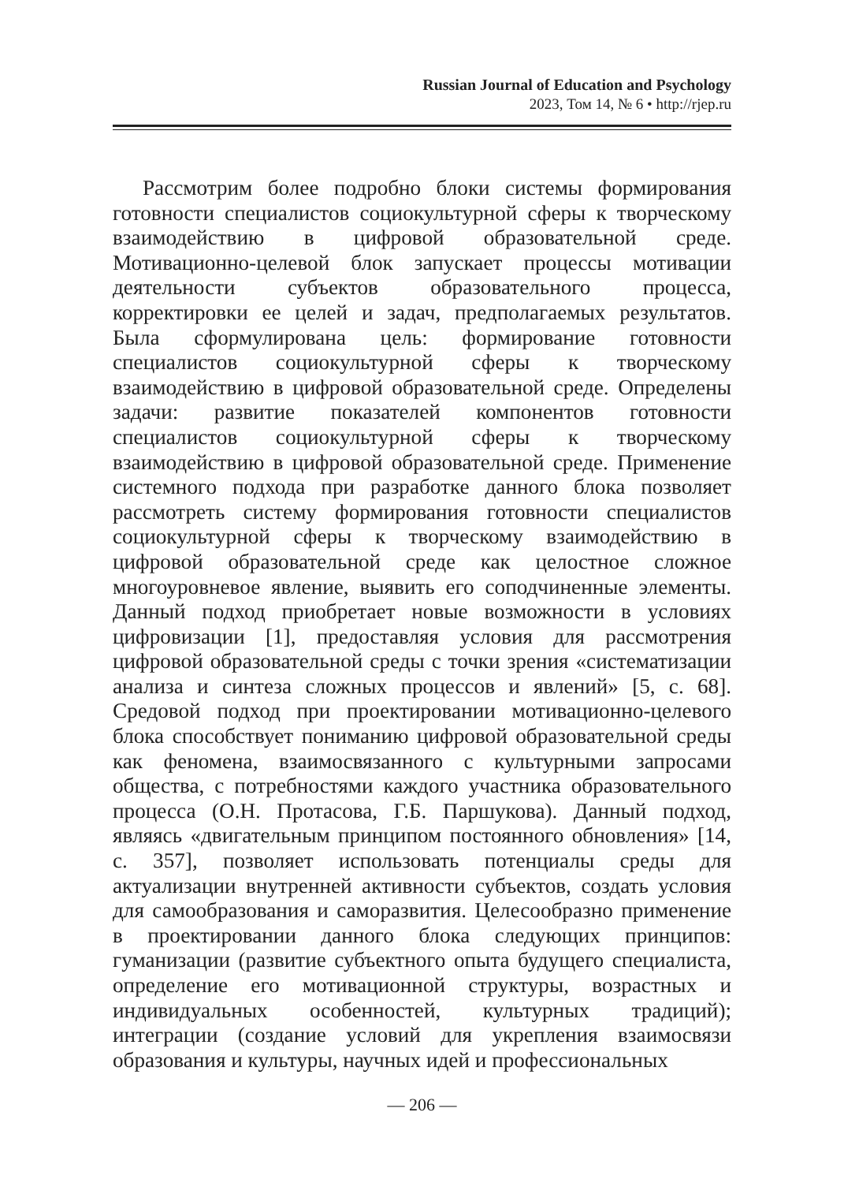Russian Journal of Education and Psychology
2023, Том 14, № 6 • http://rjep.ru
Рассмотрим более подробно блоки системы формирования готовности специалистов социокультурной сферы к творческому взаимодействию в цифровой образовательной среде. Мотивационно-целевой блок запускает процессы мотивации деятельности субъектов образовательного процесса, корректировки ее целей и задач, предполагаемых результатов. Была сформулирована цель: формирование готовности специалистов социокультурной сферы к творческому взаимодействию в цифровой образовательной среде. Определены задачи: развитие показателей компонентов готовности специалистов социокультурной сферы к творческому взаимодействию в цифровой образовательной среде. Применение системного подхода при разработке данного блока позволяет рассмотреть систему формирования готовности специалистов социокультурной сферы к творческому взаимодействию в цифровой образовательной среде как целостное сложное многоуровневое явление, выявить его соподчиненные элементы. Данный подход приобретает новые возможности в условиях цифровизации [1], предоставляя условия для рассмотрения цифровой образовательной среды с точки зрения «систематизации анализа и синтеза сложных процессов и явлений» [5, с. 68]. Средовой подход при проектировании мотивационно-целевого блока способствует пониманию цифровой образовательной среды как феномена, взаимосвязанного с культурными запросами общества, с потребностями каждого участника образовательного процесса (О.Н. Протасова, Г.Б. Паршукова). Данный подход, являясь «двигательным принципом постоянного обновления» [14, с. 357], позволяет использовать потенциалы среды для актуализации внутренней активности субъектов, создать условия для самообразования и саморазвития. Целесообразно применение в проектировании данного блока следующих принципов: гуманизации (развитие субъектного опыта будущего специалиста, определение его мотивационной структуры, возрастных и индивидуальных особенностей, культурных традиций); интеграции (создание условий для укрепления взаимосвязи образования и культуры, научных идей и профессиональных
— 206 —